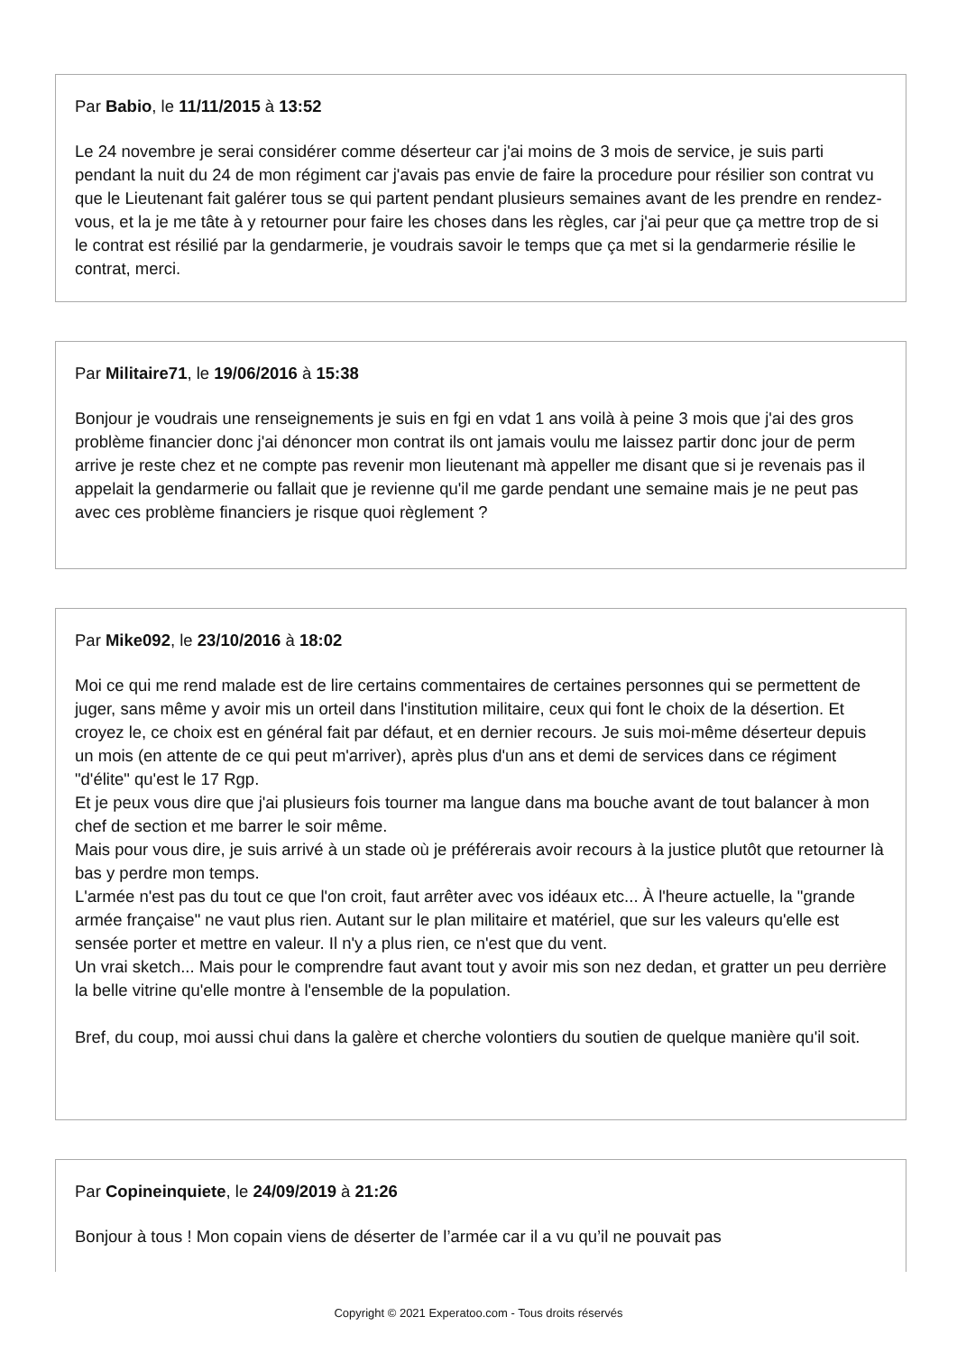Par Babio, le 11/11/2015 à 13:52
Le 24 novembre je serai considérer comme déserteur car j'ai moins de 3 mois de service, je suis parti pendant la nuit du 24 de mon régiment car j'avais pas envie de faire la procedure pour résilier son contrat vu que le Lieutenant fait galérer tous se qui partent pendant plusieurs semaines avant de les prendre en rendez-vous, et la je me tâte à y retourner pour faire les choses dans les règles, car j'ai peur que ça mettre trop de si le contrat est résilié par la gendarmerie, je voudrais savoir le temps que ça met si la gendarmerie résilie le contrat, merci.
Par Militaire71, le 19/06/2016 à 15:38
Bonjour je voudrais une renseignements je suis en fgi en vdat 1 ans voilà à peine 3 mois que j'ai des gros problème financier donc j'ai dénoncer mon contrat ils ont jamais voulu me laissez partir donc jour de perm arrive je reste chez et ne compte pas revenir mon lieutenant mà appeller me disant que si je revenais pas il appelait la gendarmerie ou fallait que je revienne qu'il me garde pendant une semaine mais je ne peut pas avec ces problème financiers je risque quoi règlement ?
Par Mike092, le 23/10/2016 à 18:02
Moi ce qui me rend malade est de lire certains commentaires de certaines personnes qui se permettent de juger, sans même y avoir mis un orteil dans l'institution militaire, ceux qui font le choix de la désertion. Et croyez le, ce choix est en général fait par défaut, et en dernier recours. Je suis moi-même déserteur depuis un mois (en attente de ce qui peut m'arriver), après plus d'un ans et demi de services dans ce régiment "d'élite" qu'est le 17 Rgp.
Et je peux vous dire que j'ai plusieurs fois tourner ma langue dans ma bouche avant de tout balancer à mon chef de section et me barrer le soir même.
Mais pour vous dire, je suis arrivé à un stade où je préférerais avoir recours à la justice plutôt que retourner là bas y perdre mon temps.
L'armée n'est pas du tout ce que l'on croit, faut arrêter avec vos idéaux etc... À l'heure actuelle, la "grande armée française" ne vaut plus rien. Autant sur le plan militaire et matériel, que sur les valeurs qu'elle est sensée porter et mettre en valeur. Il n'y a plus rien, ce n'est que du vent.
Un vrai sketch... Mais pour le comprendre faut avant tout y avoir mis son nez dedan, et gratter un peu derrière la belle vitrine qu'elle montre à l'ensemble de la population.
Bref, du coup, moi aussi chui dans la galère et cherche volontiers du soutien de quelque manière qu'il soit.
Par Copineinquiete, le 24/09/2019 à 21:26
Bonjour à tous ! Mon copain viens de déserter de l’armée car il a vu qu’il ne pouvait pas
Copyright © 2021 Experatoo.com - Tous droits réservés